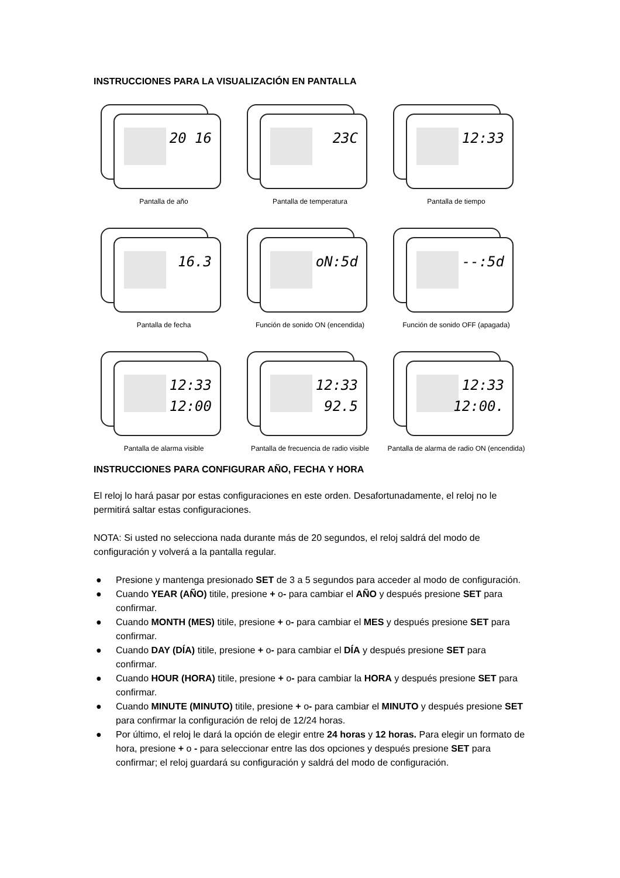INSTRUCCIONES PARA LA VISUALIZACIÓN EN PANTALLA
20 16
Pantalla de año
23C
Pantalla de temperatura
12:33
Pantalla de tiempo
16.3
Pantalla de fecha
oN:5d
Función de sonido ON (encendida)
--:5d
Función de sonido OFF (apagada)
12:33
12:00
Pantalla de alarma visible
12:33
92.5
Pantalla de frecuencia de radio visible
12:33
12:00.
Pantalla de alarma de radio ON (encendida)
INSTRUCCIONES PARA CONFIGURAR AÑO, FECHA Y HORA
El reloj lo hará pasar por estas configuraciones en este orden. Desafortunadamente, el reloj no le permitirá saltar estas configuraciones.
NOTA: Si usted no selecciona nada durante más de 20 segundos, el reloj saldrá del modo de configuración y volverá a la pantalla regular.
● Presione y mantenga presionado SET de 3 a 5 segundos para acceder al modo de configuración.
● Cuando YEAR (AÑO) titile, presione + o- para cambiar el AÑO y después presione SET para confirmar.
● Cuando MONTH (MES) titile, presione + o- para cambiar el MES y después presione SET para confirmar.
● Cuando DAY (DÍA) titile, presione + o- para cambiar el DÍA y después presione SET para confirmar.
● Cuando HOUR (HORA) titile, presione + o- para cambiar la HORA y después presione SET para confirmar.
● Cuando MINUTE (MINUTO) titile, presione + o- para cambiar el MINUTO y después presione SET para confirmar la configuración de reloj de 12/24 horas.
● Por último, el reloj le dará la opción de elegir entre 24 horas y 12 horas. Para elegir un formato de hora, presione + o - para seleccionar entre las dos opciones y después presione SET para confirmar; el reloj guardará su configuración y saldrá del modo de configuración.